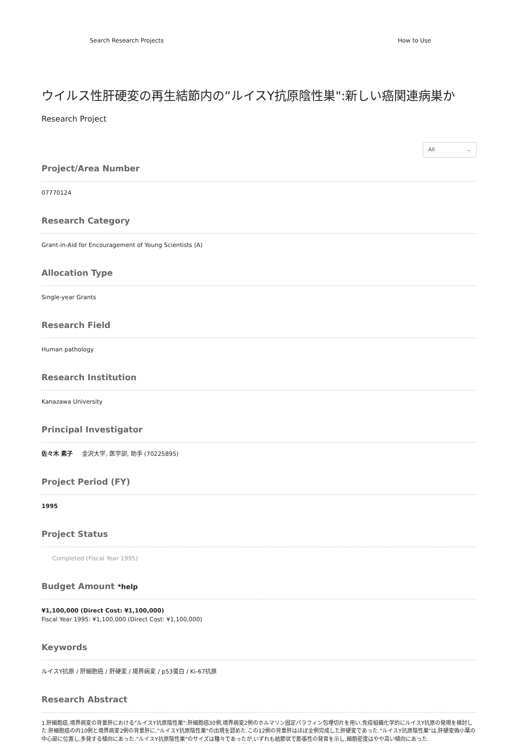Search Research Projects How to Use
ウイルス性肝硬変の再生結節内の“ルイスY抗原陰性巣":新しい癌関連病巣か
Research Project
All ⌄
Project/Area Number
07770124
Research Category
Grant-in-Aid for Encouragement of Young Scientists (A)
Allocation Type
Single-year Grants
Research Field
Human pathology
Research Institution
Kanazawa University
Principal Investigator
佐々木 素子 金沢大学, 医学部, 助手 (70225895)
Project Period (FY)
1995
Project Status
Completed (Fiscal Year 1995)
Budget Amount *help
¥1,100,000 (Direct Cost: ¥1,100,000)
Fiscal Year 1995: ¥1,100,000 (Direct Cost: ¥1,100,000)
Keywords
ルイスY抗原 / 肝細胞癌 / 肝硬変 / 境界病変 / p53蛋白 / Ki-67抗原
Research Abstract
1.肝細胞癌,境界病変の背景肝における"ルイスY抗原陰性巣":肝細胞癌30例,境界病変2例のホルマリン固定パラフィン包埋切片を用い,免疫組織化学的にルイスY抗原の発現を検討した.肝細胞癌の内10例と境界病変2例の背景肝に,"ルイスY抗原陰性巣"の出現を認めた.この12例の背景肝はほぼ全例完成した肝硬変であった."ルイスY抗原陰性巣"は,肝硬変偽小葉の中心部に位置し,多発する傾向にあった."ルイスY抗原陰性巣"のサイズは種々であったが,いずれも結節状で膨張性の発育を示し,細胞密度はやや高い傾向にあった.